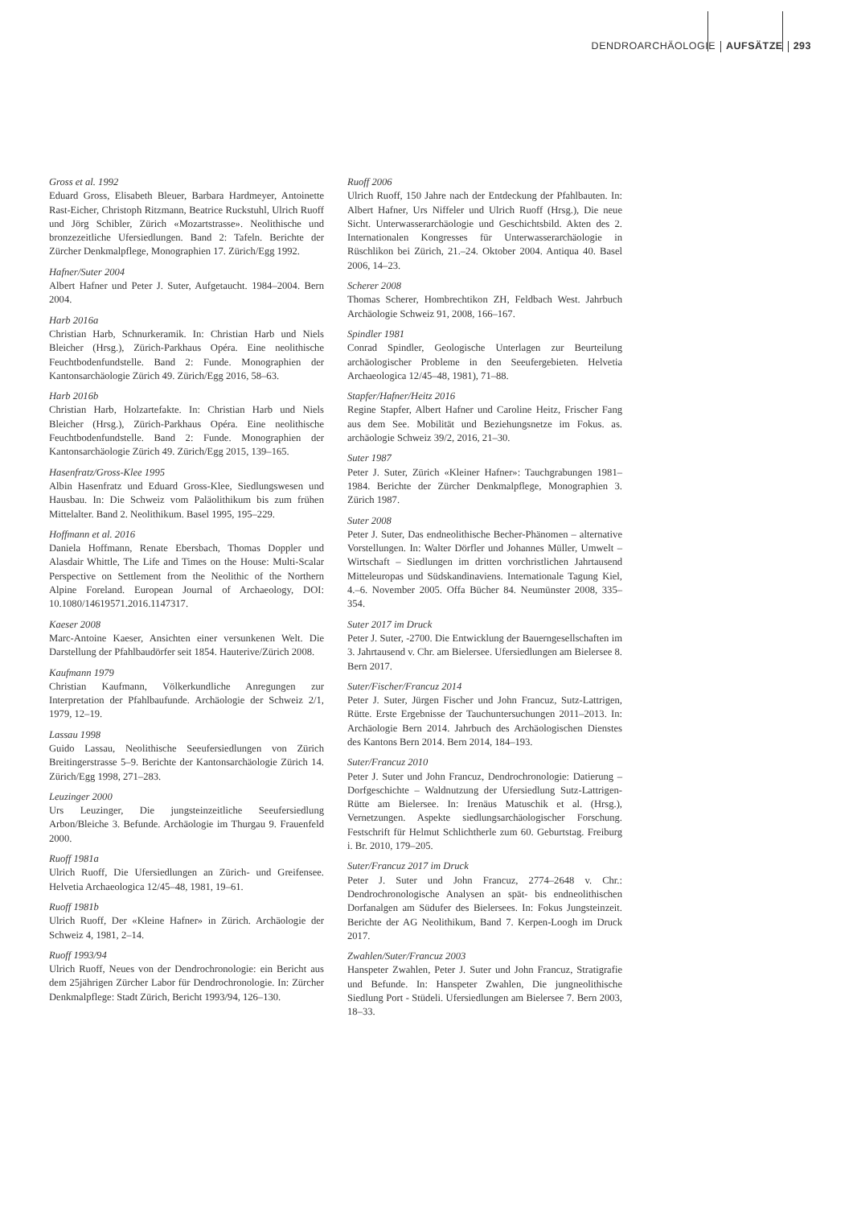DENDROARCHÄOLOGIE AUFSÄTZE 293
Gross et al. 1992
Eduard Gross, Elisabeth Bleuer, Barbara Hardmeyer, Antoinette Rast-Eicher, Christoph Ritzmann, Beatrice Ruckstuhl, Ulrich Ruoff und Jörg Schibler, Zürich «Mozartstrasse». Neolithische und bronzezeitliche Ufersiedlungen. Band 2: Tafeln. Berichte der Zürcher Denkmalpflege, Monographien 17. Zürich/Egg 1992.
Hafner/Suter 2004
Albert Hafner und Peter J. Suter, Aufgetaucht. 1984–2004. Bern 2004.
Harb 2016a
Christian Harb, Schnurkeramik. In: Christian Harb und Niels Bleicher (Hrsg.), Zürich-Parkhaus Opéra. Eine neolithische Feuchtbodenfundstelle. Band 2: Funde. Monographien der Kantonsarchäologie Zürich 49. Zürich/Egg 2016, 58–63.
Harb 2016b
Christian Harb, Holzartefakte. In: Christian Harb und Niels Bleicher (Hrsg.), Zürich-Parkhaus Opéra. Eine neolithische Feuchtbodenfundstelle. Band 2: Funde. Monographien der Kantonsarchäologie Zürich 49. Zürich/Egg 2015, 139–165.
Hasenfratz/Gross-Klee 1995
Albin Hasenfratz und Eduard Gross-Klee, Siedlungswesen und Hausbau. In: Die Schweiz vom Paläolithikum bis zum frühen Mittelalter. Band 2. Neolithikum. Basel 1995, 195–229.
Hoffmann et al. 2016
Daniela Hoffmann, Renate Ebersbach, Thomas Doppler und Alasdair Whittle, The Life and Times on the House: Multi-Scalar Perspective on Settlement from the Neolithic of the Northern Alpine Foreland. European Journal of Archaeology, DOI: 10.1080/14619571.2016.1147317.
Kaeser 2008
Marc-Antoine Kaeser, Ansichten einer versunkenen Welt. Die Darstellung der Pfahlbaudörfer seit 1854. Hauterive/Zürich 2008.
Kaufmann 1979
Christian Kaufmann, Völkerkundliche Anregungen zur Interpretation der Pfahlbaufunde. Archäologie der Schweiz 2/1, 1979, 12–19.
Lassau 1998
Guido Lassau, Neolithische Seeufersiedlungen von Zürich Breitingerstrasse 5–9. Berichte der Kantonsarchäologie Zürich 14. Zürich/Egg 1998, 271–283.
Leuzinger 2000
Urs Leuzinger, Die jungsteinzeitliche Seeufersiedlung Arbon/Bleiche 3. Befunde. Archäologie im Thurgau 9. Frauenfeld 2000.
Ruoff 1981a
Ulrich Ruoff, Die Ufersiedlungen an Zürich- und Greifensee. Helvetia Archaeologica 12/45–48, 1981, 19–61.
Ruoff 1981b
Ulrich Ruoff, Der «Kleine Hafner» in Zürich. Archäologie der Schweiz 4, 1981, 2–14.
Ruoff 1993/94
Ulrich Ruoff, Neues von der Dendrochronologie: ein Bericht aus dem 25jährigen Zürcher Labor für Dendrochronologie. In: Zürcher Denkmalpflege: Stadt Zürich, Bericht 1993/94, 126–130.
Ruoff 2006
Ulrich Ruoff, 150 Jahre nach der Entdeckung der Pfahlbauten. In: Albert Hafner, Urs Niffeler und Ulrich Ruoff (Hrsg.), Die neue Sicht. Unterwasserarchäologie und Geschichtsbild. Akten des 2. Internationalen Kongresses für Unterwasserarchäologie in Rüschlikon bei Zürich, 21.–24. Oktober 2004. Antiqua 40. Basel 2006, 14–23.
Scherer 2008
Thomas Scherer, Hombrechtikon ZH, Feldbach West. Jahrbuch Archäologie Schweiz 91, 2008, 166–167.
Spindler 1981
Conrad Spindler, Geologische Unterlagen zur Beurteilung archäologischer Probleme in den Seeufergebieten. Helvetia Archaeologica 12/45–48, 1981), 71–88.
Stapfer/Hafner/Heitz 2016
Regine Stapfer, Albert Hafner und Caroline Heitz, Frischer Fang aus dem See. Mobilität und Beziehungsnetze im Fokus. as. archäologie Schweiz 39/2, 2016, 21–30.
Suter 1987
Peter J. Suter, Zürich «Kleiner Hafner»: Tauchgrabungen 1981–1984. Berichte der Zürcher Denkmalpflege, Monographien 3. Zürich 1987.
Suter 2008
Peter J. Suter, Das endneolithische Becher-Phänomen – alternative Vorstellungen. In: Walter Dörfler und Johannes Müller, Umwelt – Wirtschaft – Siedlungen im dritten vorchristlichen Jahrtausend Mitteleuropas und Südskandinaviens. Internationale Tagung Kiel, 4.–6. November 2005. Offa Bücher 84. Neumünster 2008, 335–354.
Suter 2017 im Druck
Peter J. Suter, -2700. Die Entwicklung der Bauerngesellschaften im 3. Jahrtausend v. Chr. am Bielersee. Ufersiedlungen am Bielersee 8. Bern 2017.
Suter/Fischer/Francuz 2014
Peter J. Suter, Jürgen Fischer und John Francuz, Sutz-Lattrigen, Rütte. Erste Ergebnisse der Tauchuntersuchungen 2011–2013. In: Archäologie Bern 2014. Jahrbuch des Archäologischen Dienstes des Kantons Bern 2014. Bern 2014, 184–193.
Suter/Francuz 2010
Peter J. Suter und John Francuz, Dendrochronologie: Datierung – Dorfgeschichte – Waldnutzung der Ufersiedlung Sutz-Lattrigen-Rütte am Bielersee. In: Irenäus Matuschik et al. (Hrsg.), Vernetzungen. Aspekte siedlungsarchäologischer Forschung. Festschrift für Helmut Schlichtherle zum 60. Geburtstag. Freiburg i. Br. 2010, 179–205.
Suter/Francuz 2017 im Druck
Peter J. Suter und John Francuz, 2774–2648 v. Chr.: Dendrochronologische Analysen an spät- bis endneolithischen Dorfanalgen am Südufer des Bielersees. In: Fokus Jungsteinzeit. Berichte der AG Neolithikum, Band 7. Kerpen-Loogh im Druck 2017.
Zwahlen/Suter/Francuz 2003
Hanspeter Zwahlen, Peter J. Suter und John Francuz, Stratigrafie und Befunde. In: Hanspeter Zwahlen, Die jungneolithische Siedlung Port - Stüdeli. Ufersiedlungen am Bielersee 7. Bern 2003, 18–33.